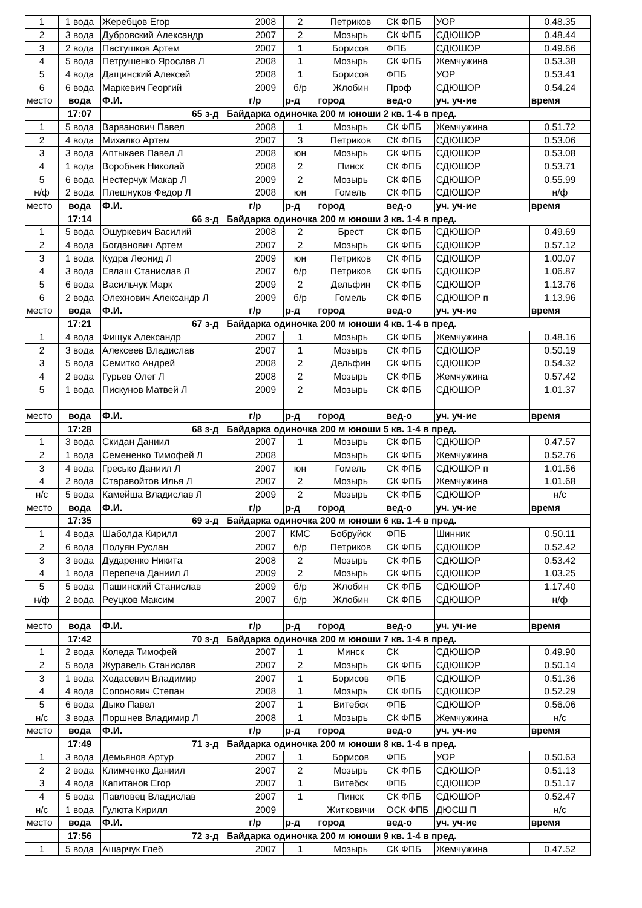| 1 | 1 вода | Жеребцов Егор | 2008 | 2 | Петриков | СК ФПБ | УОР | 0.48.35 |
| 2 | 3 вода | Дубровский Александр | 2007 | 2 | Мозырь | СК ФПБ | СДЮШОР | 0.48.44 |
| 3 | 2 вода | Пастушков Артем | 2007 | 1 | Борисов | ФПБ | СДЮШОР | 0.49.66 |
| 4 | 5 вода | Петрушенко Ярослав Л | 2008 | 1 | Мозырь | СК ФПБ | Жемчужина | 0.53.38 |
| 5 | 4 вода | Дащинский Алексей | 2008 | 1 | Борисов | ФПБ | УОР | 0.53.41 |
| 6 | 6 вода | Маркевич Георгий | 2009 | б/р | Жлобин | Проф | СДЮШОР | 0.54.24 |
| место | вода | Ф.И. | г/р | р-д | город | вед-о | уч. уч-ие | время |
| | 17:07 | 65 з-д Байдарка одиночка 200 м юноши 2 кв. 1-4 в пред. | | | | | | |
| 1 | 5 вода | Варванович Павел | 2008 | 1 | Мозырь | СК ФПБ | Жемчужина | 0.51.72 |
| 2 | 4 вода | Михалко Артем | 2007 | 3 | Петриков | СК ФПБ | СДЮШОР | 0.53.06 |
| 3 | 3 вода | Аптыкаев Павел Л | 2008 | юн | Мозырь | СК ФПБ | СДЮШОР | 0.53.08 |
| 4 | 1 вода | Воробьев Николай | 2008 | 2 | Пинск | СК ФПБ | СДЮШОР | 0.53.71 |
| 5 | 6 вода | Нестерчук Макар Л | 2009 | 2 | Мозырь | СК ФПБ | СДЮШОР | 0.55.99 |
| н/ф | 2 вода | Плешнуков Федор Л | 2008 | юн | Гомель | СК ФПБ | СДЮШОР | н/ф |
| место | вода | Ф.И. | г/р | р-д | город | вед-о | уч. уч-ие | время |
| | 17:14 | 66 з-д Байдарка одиночка 200 м юноши 3 кв. 1-4 в пред. | | | | | | |
| 1 | 5 вода | Ошуркевич Василий | 2008 | 2 | Брест | СК ФПБ | СДЮШОР | 0.49.69 |
| 2 | 4 вода | Богданович Артем | 2007 | 2 | Мозырь | СК ФПБ | СДЮШОР | 0.57.12 |
| 3 | 1 вода | Кудра Леонид Л | 2009 | юн | Петриков | СК ФПБ | СДЮШОР | 1.00.07 |
| 4 | 3 вода | Евлаш Станислав Л | 2007 | б/р | Петриков | СК ФПБ | СДЮШОР | 1.06.87 |
| 5 | 6 вода | Васильчук Марк | 2009 | 2 | Дельфин | СК ФПБ | СДЮШОР | 1.13.76 |
| 6 | 2 вода | Олехнович Александр Л | 2009 | б/р | Гомель | СК ФПБ | СДЮШОР п | 1.13.96 |
| место | вода | Ф.И. | г/р | р-д | город | вед-о | уч. уч-ие | время |
| | 17:21 | 67 з-д Байдарка одиночка 200 м юноши 4 кв. 1-4 в пред. | | | | | | |
| 1 | 4 вода | Фищук Александр | 2007 | 1 | Мозырь | СК ФПБ | Жемчужина | 0.48.16 |
| 2 | 3 вода | Алексеев Владислав | 2007 | 1 | Мозырь | СК ФПБ | СДЮШОР | 0.50.19 |
| 3 | 5 вода | Семитко Андрей | 2008 | 2 | Дельфин | СК ФПБ | СДЮШОР | 0.54.32 |
| 4 | 2 вода | Гурьев Олег Л | 2008 | 2 | Мозырь | СК ФПБ | Жемчужина | 0.57.42 |
| 5 | 1 вода | Пискунов Матвей Л | 2009 | 2 | Мозырь | СК ФПБ | СДЮШОР | 1.01.37 |
| место | вода | Ф.И. | г/р | р-д | город | вед-о | уч. уч-ие | время |
| | 17:28 | 68 з-д Байдарка одиночка 200 м юноши 5 кв. 1-4 в пред. | | | | | | |
| 1 | 3 вода | Скидан Даниил | 2007 | 1 | Мозырь | СК ФПБ | СДЮШОР | 0.47.57 |
| 2 | 1 вода | Семененко Тимофей Л | 2008 | | Мозырь | СК ФПБ | Жемчужина | 0.52.76 |
| 3 | 4 вода | Гресько Даниил Л | 2007 | юн | Гомель | СК ФПБ | СДЮШОР п | 1.01.56 |
| 4 | 2 вода | Старавойтов Илья Л | 2007 | 2 | Мозырь | СК ФПБ | Жемчужина | 1.01.68 |
| н/с | 5 вода | Камейша Владислав Л | 2009 | 2 | Мозырь | СК ФПБ | СДЮШОР | н/с |
| место | вода | Ф.И. | г/р | р-д | город | вед-о | уч. уч-ие | время |
| | 17:35 | 69 з-д Байдарка одиночка 200 м юноши 6 кв. 1-4 в пред. | | | | | | |
| 1 | 4 вода | Шаболда Кирилл | 2007 | КМС | Бобруйск | ФПБ | Шинник | 0.50.11 |
| 2 | 6 вода | Полуян Руслан | 2007 | б/р | Петриков | СК ФПБ | СДЮШОР | 0.52.42 |
| 3 | 3 вода | Дударенко Никита | 2008 | 2 | Мозырь | СК ФПБ | СДЮШОР | 0.53.42 |
| 4 | 1 вода | Перепеча Даниил Л | 2009 | 2 | Мозырь | СК ФПБ | СДЮШОР | 1.03.25 |
| 5 | 5 вода | Пашинский Станислав | 2009 | б/р | Жлобин | СК ФПБ | СДЮШОР | 1.17.40 |
| н/ф | 2 вода | Реуцков Максим | 2007 | б/р | Жлобин | СК ФПБ | СДЮШОР | н/ф |
| место | вода | Ф.И. | г/р | р-д | город | вед-о | уч. уч-ие | время |
| | 17:42 | 70 з-д Байдарка одиночка 200 м юноши 7 кв. 1-4 в пред. | | | | | | |
| 1 | 2 вода | Коледа Тимофей | 2007 | 1 | Минск | СК | СДЮШОР | 0.49.90 |
| 2 | 5 вода | Журавель Станислав | 2007 | 2 | Мозырь | СК ФПБ | СДЮШОР | 0.50.14 |
| 3 | 1 вода | Ходасевич Владимир | 2007 | 1 | Борисов | ФПБ | СДЮШОР | 0.51.36 |
| 4 | 4 вода | Сопонович Степан | 2008 | 1 | Мозырь | СК ФПБ | СДЮШОР | 0.52.29 |
| 5 | 6 вода | Дыко Павел | 2007 | 1 | Витебск | ФПБ | СДЮШОР | 0.56.06 |
| н/с | 3 вода | Поршнев Владимир Л | 2008 | 1 | Мозырь | СК ФПБ | Жемчужина | н/с |
| место | вода | Ф.И. | г/р | р-д | город | вед-о | уч. уч-ие | время |
| | 17:49 | 71 з-д Байдарка одиночка 200 м юноши 8 кв. 1-4 в пред. | | | | | | |
| 1 | 3 вода | Демьянов Артур | 2007 | 1 | Борисов | ФПБ | УОР | 0.50.63 |
| 2 | 2 вода | Климченко Даниил | 2007 | 2 | Мозырь | СК ФПБ | СДЮШОР | 0.51.13 |
| 3 | 4 вода | Капитанов Егор | 2007 | 1 | Витебск | ФПБ | СДЮШОР | 0.51.17 |
| 4 | 5 вода | Павловец Владислав | 2007 | 1 | Пинск | СК ФПБ | СДЮШОР | 0.52.47 |
| н/с | 1 вода | Гулюта Кирилл | 2009 | | Житковичи | ОСК ФПБ | ДЮСШ П | н/с |
| место | вода | Ф.И. | г/р | р-д | город | вед-о | уч. уч-ие | время |
| | 17:56 | 72 з-д Байдарка одиночка 200 м юноши 9 кв. 1-4 в пред. | | | | | | |
| 1 | 5 вода | Ашарчук Глеб | 2007 | 1 | Мозырь | СК ФПБ | Жемчужина | 0.47.52 |